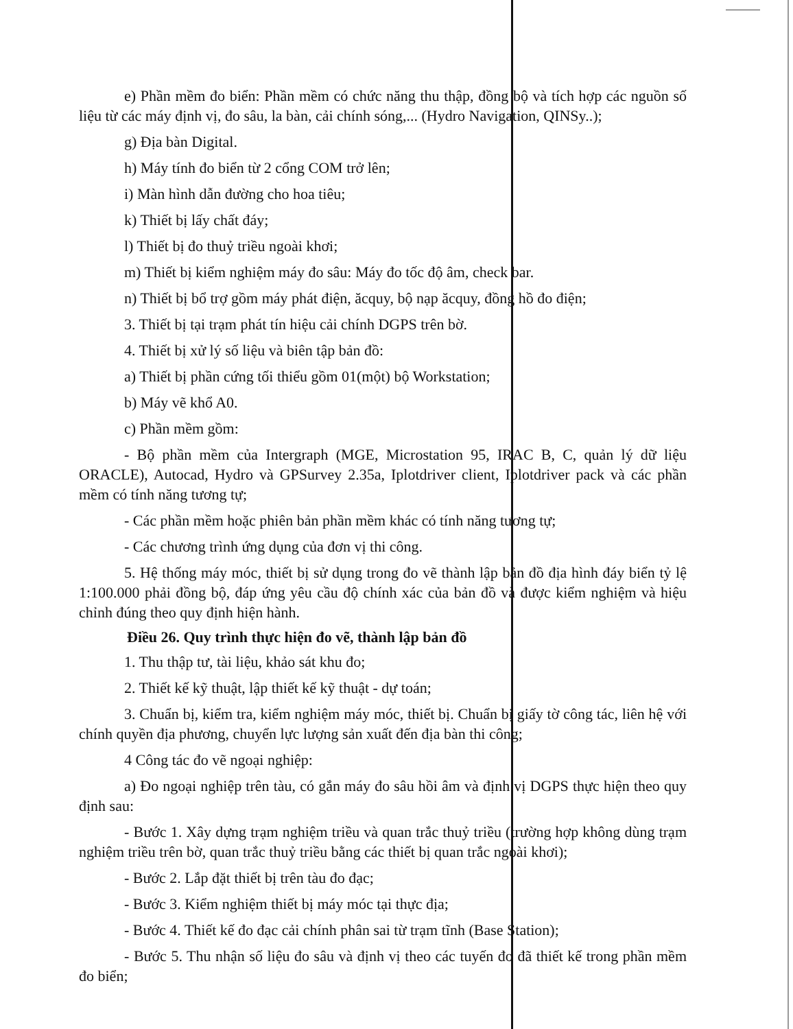e) Phần mềm đo biển: Phần mềm có chức năng thu thập, đồng bộ và tích hợp các nguồn số liệu từ các máy định vị, đo sâu, la bàn, cải chính sóng,... (Hydro Navigation, QINSy..);
g) Địa bàn Digital.
h) Máy tính đo biển từ 2 cổng COM trở lên;
i) Màn hình dẫn đường cho hoa tiêu;
k) Thiết bị lấy chất đáy;
l) Thiết bị đo thuỷ triều ngoài khơi;
m) Thiết bị kiểm nghiệm máy đo sâu: Máy đo tốc độ âm, check bar.
n) Thiết bị bổ trợ gồm máy phát điện, ăcquy, bộ nạp ăcquy, đồng hồ đo điện;
3. Thiết bị tại trạm phát tín hiệu cải chính DGPS trên bờ.
4. Thiết bị xử lý số liệu và biên tập bản đồ:
a) Thiết bị phần cứng tối thiểu gồm 01(một) bộ Workstation;
b) Máy vẽ khổ A0.
c) Phần mềm gồm:
- Bộ phần mềm của Intergraph (MGE, Microstation 95, IRAC B, C, quản lý dữ liệu ORACLE), Autocad, Hydro và GPSurvey 2.35a, Iplotdriver client, Iplotdriver pack và các phần mềm có tính năng tương tự;
- Các phần mềm hoặc phiên bản phần mềm khác có tính năng tương tự;
- Các chương trình ứng dụng của đơn vị thi công.
5. Hệ thống máy móc, thiết bị sử dụng trong đo vẽ thành lập bản đồ địa hình đáy biển tỷ lệ 1:100.000 phải đồng bộ, đáp ứng yêu cầu độ chính xác của bản đồ và được kiểm nghiệm và hiệu chỉnh đúng theo quy định hiện hành.
Điều 26. Quy trình thực hiện đo vẽ, thành lập bản đồ
1. Thu thập tư, tài liệu, khảo sát khu đo;
2. Thiết kế kỹ thuật, lập thiết kế kỹ thuật - dự toán;
3. Chuẩn bị, kiểm tra, kiểm nghiệm máy móc, thiết bị. Chuẩn bị giấy tờ công tác, liên hệ với chính quyền địa phương, chuyển lực lượng sản xuất đến địa bàn thi công;
4 Công tác đo vẽ ngoại nghiệp:
a) Đo ngoại nghiệp trên tàu, có gắn máy đo sâu hồi âm và định vị DGPS thực hiện theo quy định sau:
- Bước 1. Xây dựng trạm nghiệm triều và quan trắc thuỷ triều (trường hợp không dùng trạm nghiệm triều trên bờ, quan trắc thuỷ triều bằng các thiết bị quan trắc ngoài khơi);
- Bước 2. Lắp đặt thiết bị trên tàu đo đạc;
- Bước 3. Kiểm nghiệm thiết bị máy móc tại thực địa;
- Bước 4. Thiết kế đo đạc cải chính phân sai từ trạm tĩnh (Base Station);
- Bước 5. Thu nhận số liệu đo sâu và định vị theo các tuyến đo đã thiết kế trong phần mềm đo biển;